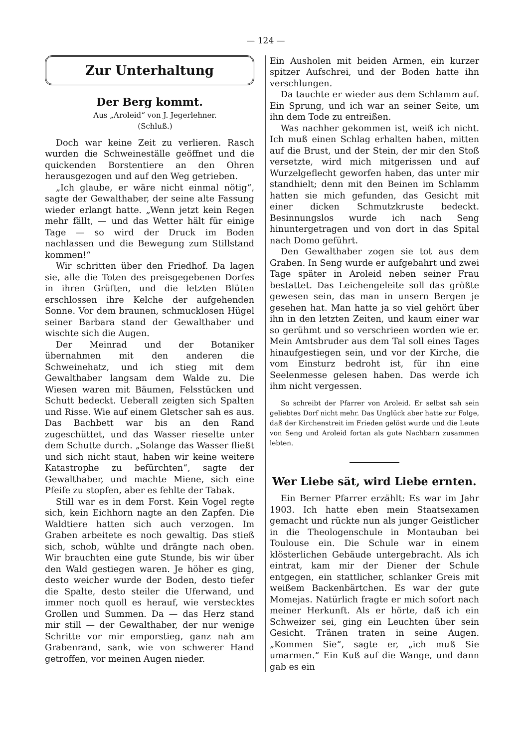— 124 —
Zur Unterhaltung
Der Berg kommt.
Aus „Aroleid“ von J. Jegerlehner.
(Schluß.)
Doch war keine Zeit zu verlieren. Rasch wurden die Schweineställe geöffnet und die quickenden Borstentiere an den Ohren herausgezogen und auf den Weg getrieben.
„Ich glaube, er wäre nicht einmal nötig“, sagte der Gewalthaber, der seine alte Fassung wieder erlangt hatte. „Wenn jetzt kein Regen mehr fällt, — und das Wetter hält für einige Tage — so wird der Druck im Boden nachlassen und die Bewegung zum Stillstand kommen!“
Wir schritten über den Friedhof. Da lagen sie, alle die Toten des preisgegebenen Dorfes in ihren Grüften, und die letzten Blüten erschlossen ihre Kelche der aufgehenden Sonne. Vor dem braunen, schmucklosen Hügel seiner Barbara stand der Gewalthaber und wischte sich die Augen.
Der Meinrad und der Botaniker übernahmen mit den anderen die Schweinehatz, und ich stieg mit dem Gewalthaber langsam dem Walde zu. Die Wiesen waren mit Bäumen, Felsstücken und Schutt bedeckt. Ueberall zeigten sich Spalten und Risse. Wie auf einem Gletscher sah es aus. Das Bachbett war bis an den Rand zugeschüttet, und das Wasser rieselte unter dem Schutte durch. „Solange das Wasser fließt und sich nicht staut, haben wir keine weitere Katastrophe zu befürchten“, sagte der Gewalthaber, und machte Miene, sich eine Pfeife zu stopfen, aber es fehlte der Tabak.
Still war es in dem Forst. Kein Vogel regte sich, kein Eichhorn nagte an den Zapfen. Die Waldtiere hatten sich auch verzogen. Im Graben arbeitete es noch gewaltig. Das stieß sich, schob, wühlte und drängte nach oben. Wir brauchten eine gute Stunde, bis wir über den Wald gestiegen waren. Je höher es ging, desto weicher wurde der Boden, desto tiefer die Spalte, desto steiler die Uferwand, und immer noch quoll es herauf, wie verstecktes Grollen und Summen. Da — das Herz stand mir still — der Gewalthaber, der nur wenige Schritte vor mir emporstieg, ganz nah am Grabenrand, sank, wie von schwerer Hand getroffen, vor meinen Augen nieder.
Ein Ausholen mit beiden Armen, ein kurzer spitzer Aufschrei, und der Boden hatte ihn verschlungen.
Da tauchte er wieder aus dem Schlamm auf. Ein Sprung, und ich war an seiner Seite, um ihn dem Tode zu entreißen.
Was nachher gekommen ist, weiß ich nicht. Ich muß einen Schlag erhalten haben, mitten auf die Brust, und der Stein, der mir den Stoß versetzte, wird mich mitgerissen und auf Wurzelgeflecht geworfen haben, das unter mir standhielt; denn mit den Beinen im Schlamm hatten sie mich gefunden, das Gesicht mit einer dicken Schmutzkruste bedeckt. Besinnungslos wurde ich nach Seng hinuntergetragen und von dort in das Spital nach Domo geführt.
Den Gewalthaber zogen sie tot aus dem Graben. In Seng wurde er aufgebahrt und zwei Tage später in Aroleid neben seiner Frau bestattet. Das Leichengeleite soll das größte gewesen sein, das man in unsern Bergen je gesehen hat. Man hatte ja so viel gehört über ihn in den letzten Zeiten, und kaum einer war so gerühmt und so verschrieen worden wie er. Mein Amtsbruder aus dem Tal soll eines Tages hinaufgestiegen sein, und vor der Kirche, die vom Einsturz bedroht ist, für ihn eine Seelenmesse gelesen haben. Das werde ich ihm nicht vergessen.
So schreibt der Pfarrer von Aroleid. Er selbst sah sein geliebtes Dorf nicht mehr. Das Unglück aber hatte zur Folge, daß der Kirchenstreit im Frieden gelöst wurde und die Leute von Seng und Aroleid fortan als gute Nachbarn zusammen lebten.
Wer Liebe sät, wird Liebe ernten.
Ein Berner Pfarrer erzählt: Es war im Jahr 1903. Ich hatte eben mein Staatsexamen gemacht und rückte nun als junger Geistlicher in die Theologenschule in Montauban bei Toulouse ein. Die Schule war in einem klösterlichen Gebäude untergebracht. Als ich eintrat, kam mir der Diener der Schule entgegen, ein stattlicher, schlanker Greis mit weißem Backenbärtchen. Es war der gute Momejas. Natürlich fragte er mich sofort nach meiner Herkunft. Als er hörte, daß ich ein Schweizer sei, ging ein Leuchten über sein Gesicht. Tränen traten in seine Augen. „Kommen Sie“, sagte er, „ich muß Sie umarmen.“ Ein Kuß auf die Wange, und dann gab es ein